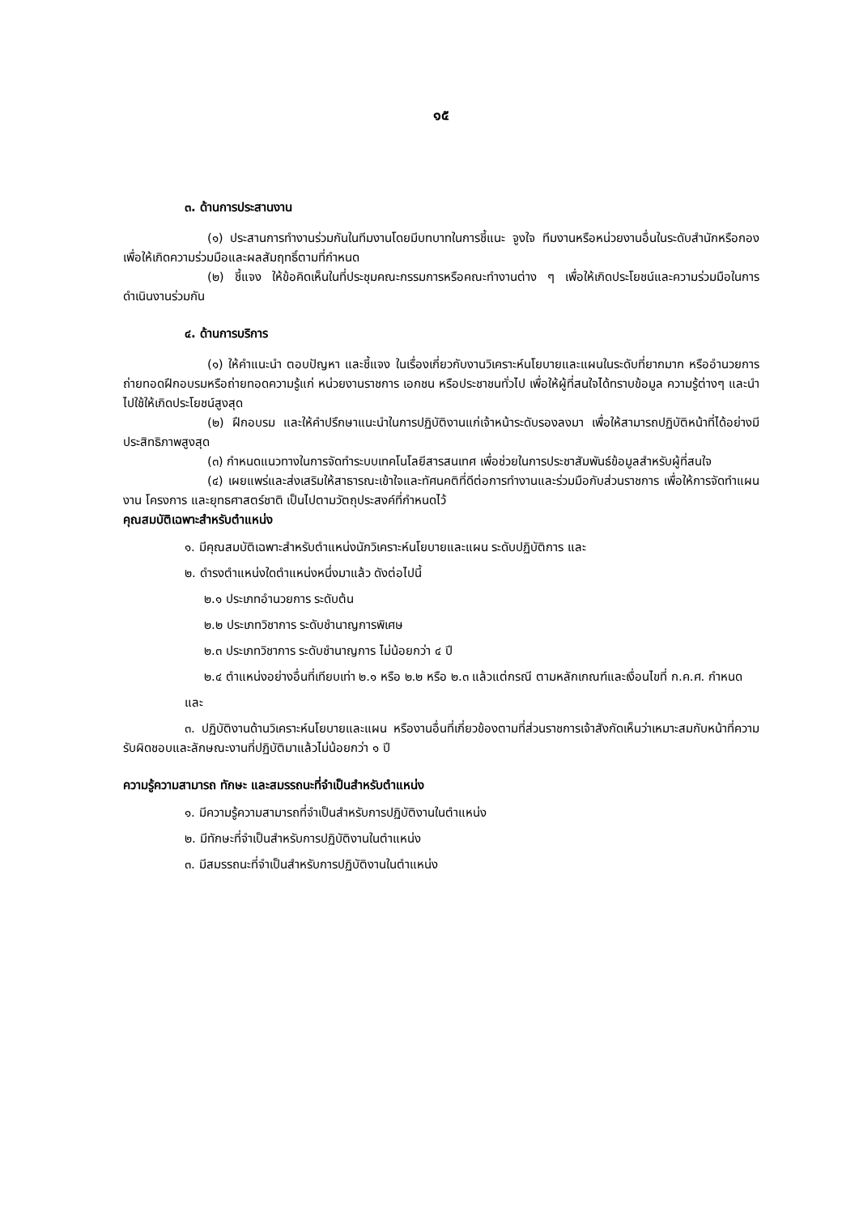๑๕
๓. ด้านการประสานงาน
(๑) ประสานการทำงานร่วมกันในทีมงานโดยมีบทบาทในการชี้แนะ จูงใจ ทีมงานหรือหน่วยงานอื่นในระดับสำนักหรือกอง เพื่อให้เกิดความร่วมมือและผลสัมฤทธิ์ตามที่กำหนด
(๒) ชี้แจง ให้ข้อคิดเห็นในที่ประชุมคณะกรรมการหรือคณะทำงานต่าง ๆ เพื่อให้เกิดประโยชน์และความร่วมมือในการดำเนินงานร่วมกัน
๔. ด้านการบริการ
(๑) ให้คำแนะนำ ตอบปัญหา และชี้แจง ในเรื่องเกี่ยวกับงานวิเคราะห์นโยบายและแผนในระดับที่ยากมาก หรืออำนวยการถ่ายทอดฝึกอบรมหรือถ่ายทอดความรู้แก่ หน่วยงานราชการ เอกชน หรือประชาชนทั่วไป เพื่อให้ผู้ที่สนใจได้ทราบข้อมูล ความรู้ต่างๆ และนำไปใช้ให้เกิดประโยชน์สูงสุด
(๒) ฝึกอบรม และให้คำปรึกษาแนะนำในการปฏิบัติงานแก่เจ้าหน้าระดับรองลงมา เพื่อให้สามารถปฏิบัติหน้าที่ได้อย่างมีประสิทธิภาพสูงสุด
(๓) กำหนดแนวทางในการจัดทำระบบเทคโนโลยีสารสนเทศ เพื่อช่วยในการประชาสัมพันธ์ข้อมูลสำหรับผู้ที่สนใจ
(๔) เผยแพร่และส่งเสริมให้สาธารณะเข้าใจและทัศนคติที่ดีต่อการทำงานและร่วมมือกับส่วนราชการ เพื่อให้การจัดทำแผนงาน โครงการ และยุทธศาสตร์ชาติ เป็นไปตามวัตถุประสงค์ที่กำหนดไว้
คุณสมบัติเฉพาะสำหรับตำแหน่ง
๑. มีคุณสมบัติเฉพาะสำหรับตำแหน่งนักวิเคราะห์นโยบายและแผน ระดับปฏิบัติการ และ
๒. ดำรงตำแหน่งใดตำแหน่งหนึ่งมาแล้ว ดังต่อไปนี้
๒.๑ ประเภทอำนวยการ ระดับต้น
๒.๒ ประเภทวิชาการ ระดับชำนาญการพิเศษ
๒.๓ ประเภทวิชาการ ระดับชำนาญการ ไม่น้อยกว่า ๔ ปี
๒.๔ ตำแหน่งอย่างอื่นที่เทียบเท่า ๒.๑ หรือ ๒.๒ หรือ ๒.๓ แล้วแต่กรณี ตามหลักเกณฑ์และเงื่อนไขที่ ก.ค.ศ. กำหนด
และ
๓. ปฏิบัติงานด้านวิเคราะห์นโยบายและแผน หรืองานอื่นที่เกี่ยวข้องตามที่ส่วนราชการเจ้าสังกัดเห็นว่าเหมาะสมกับหน้าที่ความรับผิดชอบและลักษณะงานที่ปฏิบัติมาแล้วไม่น้อยกว่า ๑ ปี
ความรู้ความสามารถ ทักษะ และสมรรถนะที่จำเป็นสำหรับตำแหน่ง
๑. มีความรู้ความสามารถที่จำเป็นสำหรับการปฏิบัติงานในตำแหน่ง
๒. มีทักษะที่จำเป็นสำหรับการปฏิบัติงานในตำแหน่ง
๓. มีสมรรถนะที่จำเป็นสำหรับการปฏิบัติงานในตำแหน่ง